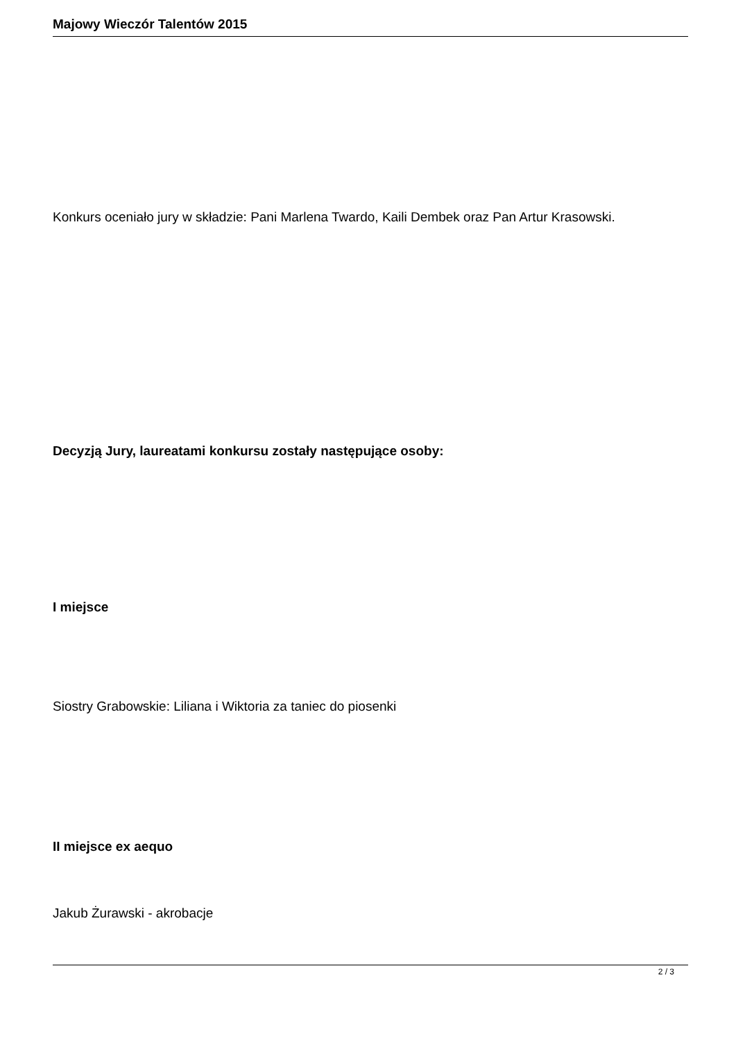Majowy Wieczór Talentów 2015
Konkurs oceniało jury w składzie: Pani Marlena Twardo, Kaili Dembek oraz Pan Artur Krasowski.
Decyzją Jury, laureatami konkursu zostały następujące osoby:
I miejsce
Siostry Grabowskie: Liliana i Wiktoria za taniec do piosenki
II miejsce ex aequo
Jakub Żurawski - akrobacje
2 / 3